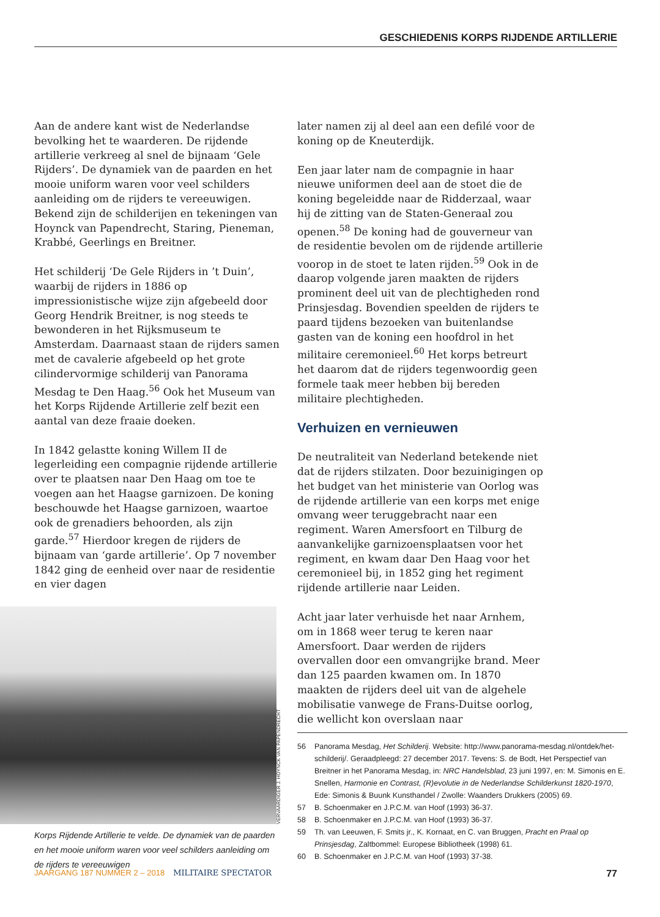GESCHIEDENIS KORPS RIJDENDE ARTILLERIE
Aan de andere kant wist de Nederlandse bevolking het te waarderen. De rijdende artillerie verkreeg al snel de bijnaam ‘Gele Rijders’. De dynamiek van de paarden en het mooie uniform waren voor veel schilders aanleiding om de rijders te vereeuwigen. Bekend zijn de schilderijen en tekeningen van Hoynck van Papendrecht, Staring, Pieneman, Krabbé, Geerlings en Breitner.
Het schilderij ‘De Gele Rijders in ’t Duin’, waarbij de rijders in 1886 op impressionistische wijze zijn afgebeeld door Georg Hendrik Breitner, is nog steeds te bewonderen in het Rijksmuseum te Amsterdam. Daarnaast staan de rijders samen met de cavalerie afgebeeld op het grote cilindervormige schilderij van Panorama Mesdag te Den Haag.<sup>56</sup> Ook het Museum van het Korps Rijdende Artillerie zelf bezit een aantal van deze fraaie doeken.
In 1842 gelastte koning Willem II de legerleiding een compagnie rijdende artillerie over te plaatsen naar Den Haag om toe te voegen aan het Haagse garnizoen. De koning beschouwde het Haagse garnizoen, waartoe ook de grenadiers behoorden, als zijn garde.<sup>57</sup> Hierdoor kregen de rijders de bijnaam van ‘garde artillerie’. Op 7 november 1842 ging de eenheid over naar de residentie en vier dagen
VERVAARDIGER J. HOYNCK VAN PAPENDRECHT
Korps Rijdende Artillerie te velde. De dynamiek van de paarden en het mooie uniform waren voor veel schilders aanleiding om de rijders te vereeuwigen
later namen zij al deel aan een defilé voor de koning op de Kneuterdijk.
Een jaar later nam de compagnie in haar nieuwe uniformen deel aan de stoet die de koning begeleidde naar de Ridderzaal, waar hij de zitting van de Staten-Generaal zou openen.<sup>58</sup> De koning had de gouverneur van de residentie bevolen om de rijdende artillerie voorop in de stoet te laten rijden.<sup>59</sup> Ook in de daarop volgende jaren maakten de rijders prominent deel uit van de plechtigheden rond Prinsjesdag. Bovendien speelden de rijders te paard tijdens bezoeken van buitenlandse gasten van de koning een hoofdrol in het militaire ceremonieel.<sup>60</sup> Het korps betreurt het daarom dat de rijders tegenwoordig geen formele taak meer hebben bij bereden militaire plechtigheden.
Verhuizen en vernieuwen
De neutraliteit van Nederland betekende niet dat de rijders stilzaten. Door bezuinigingen op het budget van het ministerie van Oorlog was de rijdende artillerie van een korps met enige omvang weer teruggebracht naar een regiment. Waren Amersfoort en Tilburg de aanvankelijke garnizoensplaatsen voor het regiment, en kwam daar Den Haag voor het ceremonieel bij, in 1852 ging het regiment rijdende artillerie naar Leiden.
Acht jaar later verhuisde het naar Arnhem, om in 1868 weer terug te keren naar Amersfoort. Daar werden de rijders overvallen door een omvangrijke brand. Meer dan 125 paarden kwamen om. In 1870 maakten de rijders deel uit van de algehele mobilisatie vanwege de Frans-Duitse oorlog, die wellicht kon overslaan naar
56 Panorama Mesdag, Het Schilderij. Website: http://www.panorama-mesdag.nl/ontdek/het-schilderij/. Geraadpleegd: 27 december 2017. Tevens: S. de Bodt, Het Perspectief van Breitner in het Panorama Mesdag, in: NRC Handelsblad, 23 juni 1997, en: M. Simonis en E. Snellen, Harmonie en Contrast, (R)evolutie in de Nederlandse Schilderkunst 1820-1970, Ede: Simonis & Buunk Kunsthandel / Zwolle: Waanders Drukkers (2005) 69.
57 B. Schoenmaker en J.P.C.M. van Hoof (1993) 36-37.
58 B. Schoenmaker en J.P.C.M. van Hoof (1993) 36-37.
59 Th. van Leeuwen, F. Smits jr., K. Kornaat, en C. van Bruggen, Pracht en Praal op Prinsjesdag, Zaltbommel: Europese Bibliotheek (1998) 61.
60 B. Schoenmaker en J.P.C.M. van Hoof (1993) 37-38.
JAARGANG 187 NUMMER 2 – 2018 MILITAIRE SPECTATOR 77